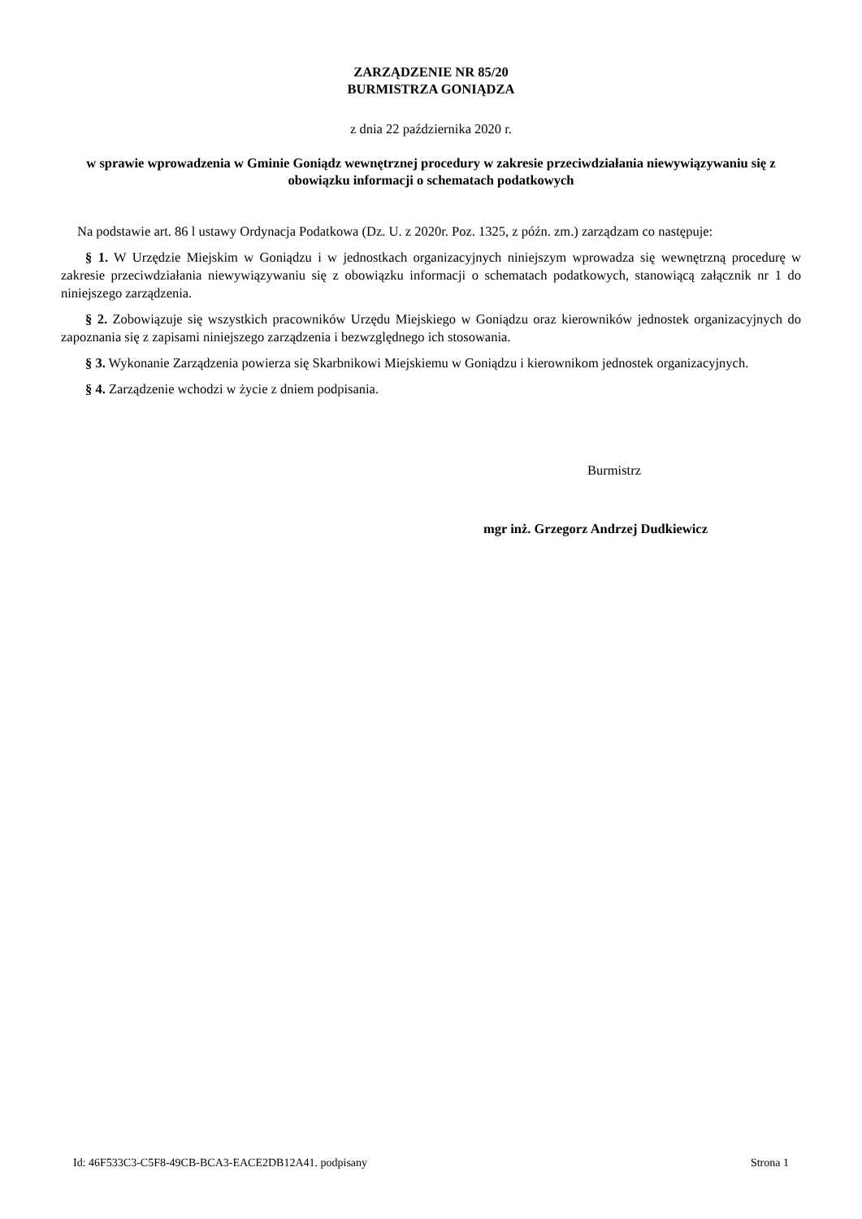ZARZĄDZENIE NR 85/20
BURMISTRZA GONIĄDZA
z dnia 22 października 2020 r.
w sprawie wprowadzenia w Gminie Goniądz wewnętrznej procedury w zakresie przeciwdziałania niewywiązywaniu się z obowiązku informacji o schematach podatkowych
Na podstawie art. 86 l ustawy Ordynacja Podatkowa (Dz. U. z 2020r. Poz. 1325, z późn. zm.) zarządzam co następuje:
§ 1. W Urzędzie Miejskim w Goniądzu i w jednostkach organizacyjnych niniejszym wprowadza się wewnętrzną procedurę w zakresie przeciwdziałania niewywiązywaniu się z obowiązku informacji o schematach podatkowych, stanowiącą załącznik nr 1 do niniejszego zarządzenia.
§ 2. Zobowiązuje się wszystkich pracowników Urzędu Miejskiego w Goniądzu oraz kierowników jednostek organizacyjnych do zapoznania się z zapisami niniejszego zarządzenia i bezwzględnego ich stosowania.
§ 3. Wykonanie Zarządzenia powierza się Skarbnikowi Miejskiemu w Goniądzu i kierownikom jednostek organizacyjnych.
§ 4. Zarządzenie wchodzi w życie z dniem podpisania.
Burmistrz
mgr inż. Grzegorz Andrzej Dudkiewicz
Id: 46F533C3-C5F8-49CB-BCA3-EACE2DB12A41. podpisany Strona 1